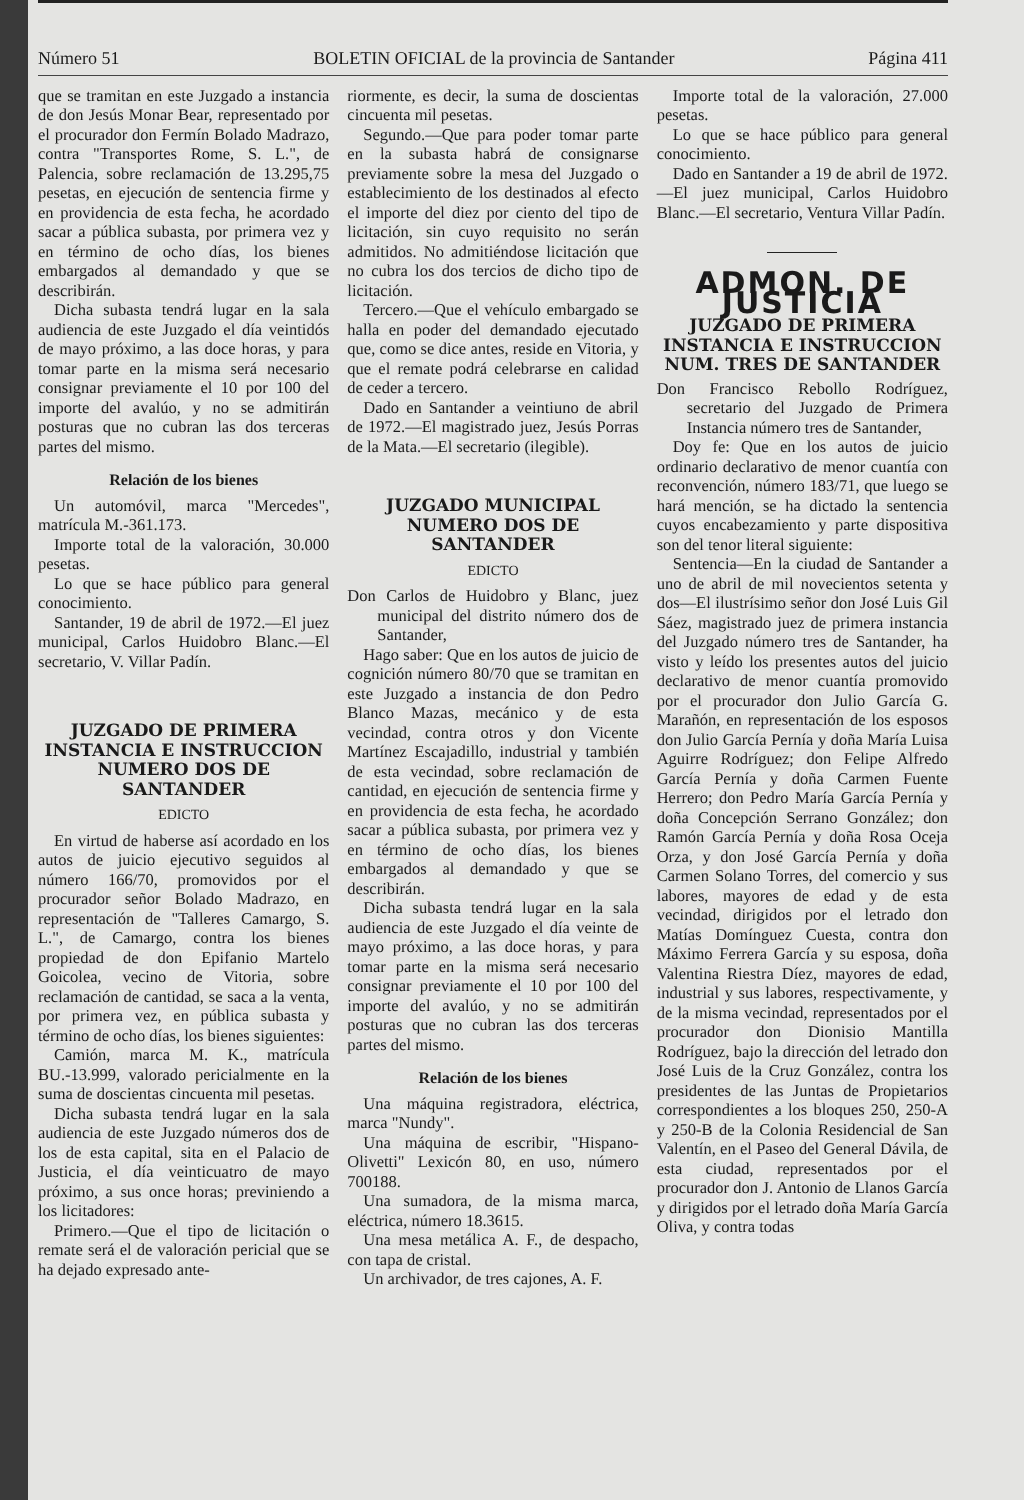Número 51 BOLETIN OFICIAL de la provincia de Santander Página 411
que se tramitan en este Juzgado a instancia de don Jesús Monar Bear, representado por el procurador don Fermín Bolado Madrazo, contra "Transportes Rome, S. L.", de Palencia, sobre reclamación de 13.295,75 pesetas, en ejecución de sentencia firme y en providencia de esta fecha, he acordado sacar a pública subasta, por primera vez y en término de ocho días, los bienes embargados al demandado y que se describirán.
Dicha subasta tendrá lugar en la sala audiencia de este Juzgado el día veintidós de mayo próximo, a las doce horas, y para tomar parte en la misma será necesario consignar previamente el 10 por 100 del importe del avalúo, y no se admitirán posturas que no cubran las dos terceras partes del mismo.
Relación de los bienes
Un automóvil, marca "Mercedes", matrícula M.-361.173.
Importe total de la valoración, 30.000 pesetas.
Lo que se hace público para general conocimiento.
Santander, 19 de abril de 1972.—El juez municipal, Carlos Huidobro Blanc.—El secretario, V. Villar Padín.
JUZGADO DE PRIMERA INSTANCIA E INSTRUCCION NUMERO DOS DE SANTANDER
EDICTO
En virtud de haberse así acordado en los autos de juicio ejecutivo seguidos al número 166/70, promovidos por el procurador señor Bolado Madrazo, en representación de "Talleres Camargo, S. L.", de Camargo, contra los bienes propiedad de don Epifanio Martelo Goicolea, vecino de Vitoria, sobre reclamación de cantidad, se saca a la venta, por primera vez, en pública subasta y término de ocho días, los bienes siguientes:
Camión, marca M. K., matrícula BU.-13.999, valorado pericialmente en la suma de doscientas cincuenta mil pesetas.
Dicha subasta tendrá lugar en la sala audiencia de este Juzgado números dos de los de esta capital, sita en el Palacio de Justicia, el día veinticuatro de mayo próximo, a sus once horas; previniendo a los licitadores:
Primero.—Que el tipo de licitación o remate será el de valoración pericial que se ha dejado expresado ante-
riormente, es decir, la suma de doscientas cincuenta mil pesetas.
Segundo.—Que para poder tomar parte en la subasta habrá de consignarse previamente sobre la mesa del Juzgado o establecimiento de los destinados al efecto el importe del diez por ciento del tipo de licitación, sin cuyo requisito no serán admitidos. No admitiéndose licitación que no cubra los dos tercios de dicho tipo de licitación.
Tercero.—Que el vehículo embargado se halla en poder del demandado ejecutado que, como se dice antes, reside en Vitoria, y que el remate podrá celebrarse en calidad de ceder a tercero.
Dado en Santander a veintiuno de abril de 1972.—El magistrado juez, Jesús Porras de la Mata.—El secretario (ilegible).
JUZGADO MUNICIPAL NUMERO DOS DE SANTANDER
EDICTO
Don Carlos de Huidobro y Blanc, juez municipal del distrito número dos de Santander,
Hago saber: Que en los autos de juicio de cognición número 80/70 que se tramitan en este Juzgado a instancia de don Pedro Blanco Mazas, mecánico y de esta vecindad, contra otros y don Vicente Martínez Escajadillo, industrial y también de esta vecindad, sobre reclamación de cantidad, en ejecución de sentencia firme y en providencia de esta fecha, he acordado sacar a pública subasta, por primera vez y en término de ocho días, los bienes embargados al demandado y que se describirán.
Dicha subasta tendrá lugar en la sala audiencia de este Juzgado el día veinte de mayo próximo, a las doce horas, y para tomar parte en la misma será necesario consignar previamente el 10 por 100 del importe del avalúo, y no se admitirán posturas que no cubran las dos terceras partes del mismo.
Relación de los bienes
Una máquina registradora, eléctrica, marca "Nundy".
Una máquina de escribir, "Hispano-Olivetti" Lexicón 80, en uso, número 700188.
Una sumadora, de la misma marca, eléctrica, número 18.3615.
Una mesa metálica A. F., de despacho, con tapa de cristal.
Un archivador, de tres cajones, A. F.
Importe total de la valoración, 27.000 pesetas.
Lo que se hace público para general conocimiento.
Dado en Santander a 19 de abril de 1972.—El juez municipal, Carlos Huidobro Blanc.—El secretario, Ventura Villar Padín.
ADMON. DE JUSTICIA
JUZGADO DE PRIMERA INSTANCIA E INSTRUCCION NUM. TRES DE SANTANDER
Don Francisco Rebollo Rodríguez, secretario del Juzgado de Primera Instancia número tres de Santander,
Doy fe: Que en los autos de juicio ordinario declarativo de menor cuantía con reconvención, número 183/71, que luego se hará mención, se ha dictado la sentencia cuyos encabezamiento y parte dispositiva son del tenor literal siguiente:
Sentencia—En la ciudad de Santander a uno de abril de mil novecientos setenta y dos—El ilustrísimo señor don José Luis Gil Sáez, magistrado juez de primera instancia del Juzgado número tres de Santander, ha visto y leído los presentes autos del juicio declarativo de menor cuantía promovido por el procurador don Julio García G. Marañón, en representación de los esposos don Julio García Pernía y doña María Luisa Aguirre Rodríguez; don Felipe Alfredo García Pernía y doña Carmen Fuente Herrero; don Pedro María García Pernía y doña Concepción Serrano González; don Ramón García Pernía y doña Rosa Oceja Orza, y don José García Pernía y doña Carmen Solano Torres, del comercio y sus labores, mayores de edad y de esta vecindad, dirigidos por el letrado don Matías Domínguez Cuesta, contra don Máximo Ferrera García y su esposa, doña Valentina Riestra Díez, mayores de edad, industrial y sus labores, respectivamente, y de la misma vecindad, representados por el procurador don Dionisio Mantilla Rodríguez, bajo la dirección del letrado don José Luis de la Cruz González, contra los presidentes de las Juntas de Propietarios correspondientes a los bloques 250, 250-A y 250-B de la Colonia Residencial de San Valentín, en el Paseo del General Dávila, de esta ciudad, representados por el procurador don J. Antonio de Llanos García y dirigidos por el letrado doña María García Oliva, y contra todas